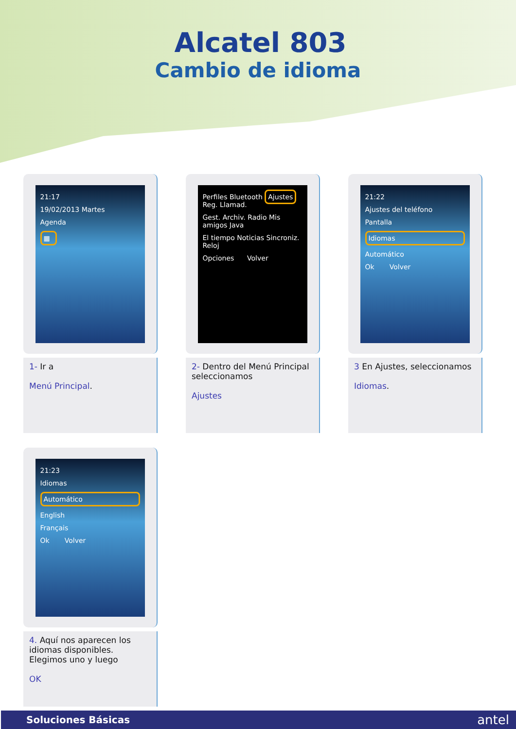Alcatel 803
Cambio de idioma
21:17
19/02/2013 Martes
Agenda
▦
1- Ir a
Menú Principal.
Perfiles Bluetooth Ajustes Reg. Llamad.
Gest. Archiv. Radio Mis amigos Java
El tiempo Noticias Sincroniz. Reloj
Opciones Volver
2- Dentro del Menú Principal seleccionamos
Ajustes
21:22
Ajustes del teléfono
Pantalla
Idiomas
Automático
Ok Volver
3 En Ajustes, seleccionamos
Idiomas.
21:23
Idiomas
Automático
English
Français
Ok Volver
4. Aquí nos aparecen los idiomas disponibles. Elegimos uno y luego
OK
Soluciones Básicas antel